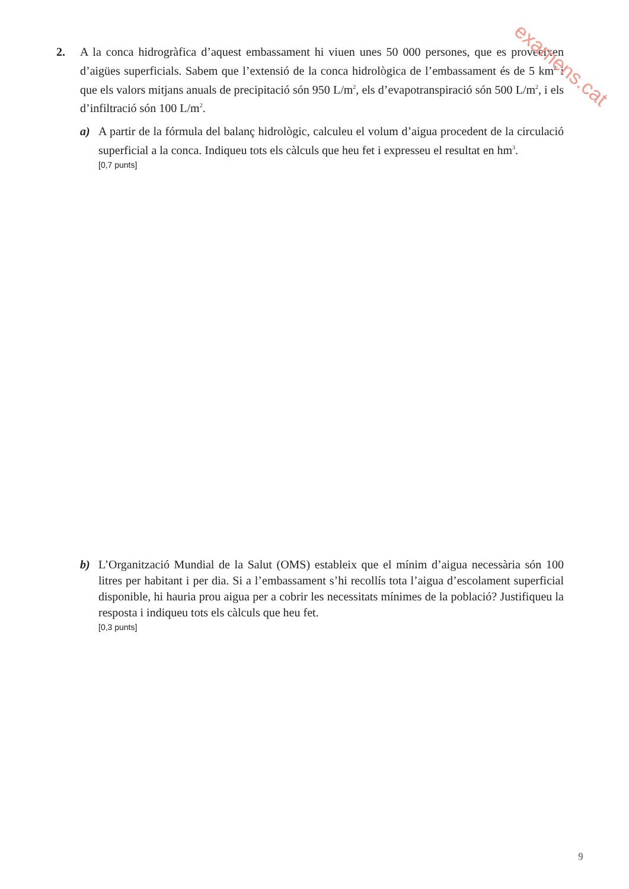2. A la conca hidrogràfica d’aquest embassament hi viuen unes 50 000 persones, que es proveeixen d’aigües superficials. Sabem que l’extensió de la conca hidrològica de l’embassament és de 5 km<sup>2</sup> i que els valors mitjans anuals de precipitació són 950 L/m<sup>2</sup>, els d’evapotranspiració són 500 L/m<sup>2</sup>, i els d’infiltració són 100 L/m<sup>2</sup>.
a) A partir de la fórmula del balanç hidrològic, calculeu el volum d’aigua procedent de la circulació superficial a la conca. Indiqueu tots els càlculs que heu fet i expresseu el resultat en hm<sup>3</sup>.
[0,7 punts]
b) L’Organització Mundial de la Salut (OMS) estableix que el mínim d’aigua necessària són 100 litres per habitant i per dia. Si a l’embassament s’hi recollís tota l’aigua d’escolament superficial disponible, hi hauria prou aigua per a cobrir les necessitats mínimes de la població? Justifiqueu la resposta i indiqueu tots els càlculs que heu fet.
[0,3 punts]
examens.cat
9